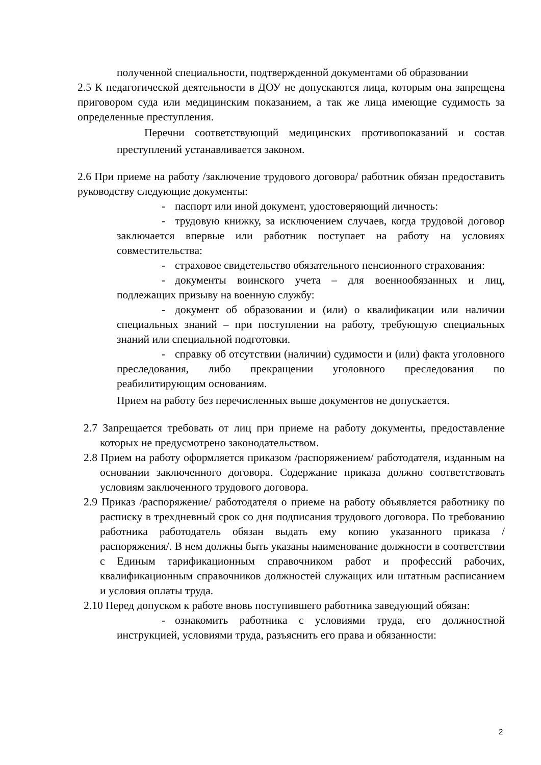полученной специальности, подтвержденной документами об образовании
2.5 К педагогической деятельности в ДОУ не допускаются лица, которым она запрещена приговором суда или медицинским показанием, а так же лица имеющие судимость за определенные преступления.
Перечни соответствующий медицинских противопоказаний и состав преступлений устанавливается законом.
2.6 При приеме на работу /заключение трудового договора/ работник обязан предоставить руководству следующие документы:
- паспорт или иной документ, удостоверяющий личность:
- трудовую книжку, за исключением случаев, когда трудовой договор заключается впервые или работник поступает на работу на условиях совместительства:
- страховое свидетельство обязательного пенсионного страхования:
- документы воинского учета – для военнообязанных и лиц, подлежащих призыву на военную службу:
- документ об образовании и (или) о квалификации или наличии специальных знаний – при поступлении на работу, требующую специальных знаний или специальной подготовки.
- справку об отсутствии (наличии) судимости и (или) факта уголовного преследования, либо прекращении уголовного преследования по реабилитирующим основаниям.
Прием на работу без перечисленных выше документов не допускается.
2.7 Запрещается требовать от лиц при приеме на работу документы, предоставление которых не предусмотрено законодательством.
2.8 Прием на работу оформляется приказом /распоряжением/ работодателя, изданным на основании заключенного договора. Содержание приказа должно соответствовать условиям заключенного трудового договора.
2.9 Приказ /распоряжение/ работодателя о приеме на работу объявляется работнику по расписку в трехдневный срок со дня подписания трудового договора. По требованию работника работодатель обязан выдать ему копию указанного приказа /распоряжения/. В нем должны быть указаны наименование должности в соответствии с Единым тарификационным справочником работ и профессий рабочих, квалификационным справочников должностей служащих или штатным расписанием и условия оплаты труда.
2.10 Перед допуском к работе вновь поступившего работника заведующий обязан:
- ознакомить работника с условиями труда, его должностной инструкцией, условиями труда, разъяснить его права и обязанности:
2